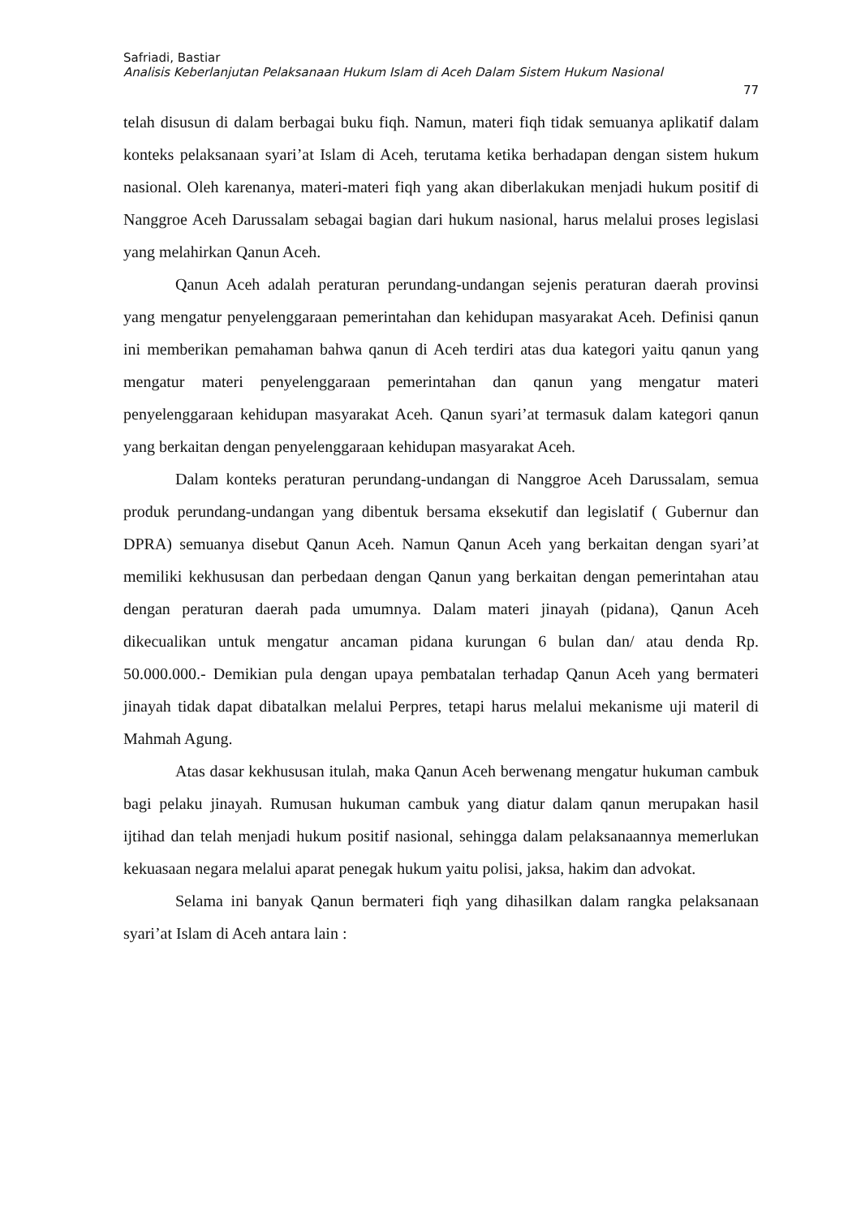Safriadi, Bastiar
Analisis Keberlanjutan Pelaksanaan Hukum Islam di Aceh Dalam Sistem Hukum Nasional
77
telah disusun di dalam berbagai buku fiqh. Namun, materi fiqh tidak semuanya aplikatif dalam konteks pelaksanaan syari’at Islam di Aceh, terutama ketika berhadapan dengan sistem hukum nasional. Oleh karenanya, materi-materi fiqh yang akan diberlakukan menjadi hukum positif di Nanggroe Aceh Darussalam sebagai bagian dari hukum nasional, harus melalui proses legislasi yang melahirkan Qanun Aceh.
Qanun Aceh adalah peraturan perundang-undangan sejenis peraturan daerah provinsi yang mengatur penyelenggaraan pemerintahan dan kehidupan masyarakat Aceh. Definisi qanun ini memberikan pemahaman bahwa qanun di Aceh terdiri atas dua kategori yaitu qanun yang mengatur materi penyelenggaraan pemerintahan dan qanun yang mengatur materi penyelenggaraan kehidupan masyarakat Aceh. Qanun syari’at termasuk dalam kategori qanun yang berkaitan dengan penyelenggaraan kehidupan masyarakat Aceh.
Dalam konteks peraturan perundang-undangan di Nanggroe Aceh Darussalam, semua produk perundang-undangan yang dibentuk bersama eksekutif dan legislatif ( Gubernur dan DPRA) semuanya disebut Qanun Aceh. Namun Qanun Aceh yang berkaitan dengan syari’at memiliki kekhususan dan perbedaan dengan Qanun yang berkaitan dengan pemerintahan atau dengan peraturan daerah pada umumnya. Dalam materi jinayah (pidana), Qanun Aceh dikecualikan untuk mengatur ancaman pidana kurungan 6 bulan dan/ atau denda Rp. 50.000.000.- Demikian pula dengan upaya pembatalan terhadap Qanun Aceh yang bermateri jinayah tidak dapat dibatalkan melalui Perpres, tetapi harus melalui mekanisme uji materil di Mahmah Agung.
Atas dasar kekhususan itulah, maka Qanun Aceh berwenang mengatur hukuman cambuk bagi pelaku jinayah. Rumusan hukuman cambuk yang diatur dalam qanun merupakan hasil ijtihad dan telah menjadi hukum positif nasional, sehingga dalam pelaksanaannya memerlukan kekuasaan negara melalui aparat penegak hukum yaitu polisi, jaksa, hakim dan advokat.
Selama ini banyak Qanun bermateri fiqh yang dihasilkan dalam rangka pelaksanaan syari’at Islam di Aceh antara lain :